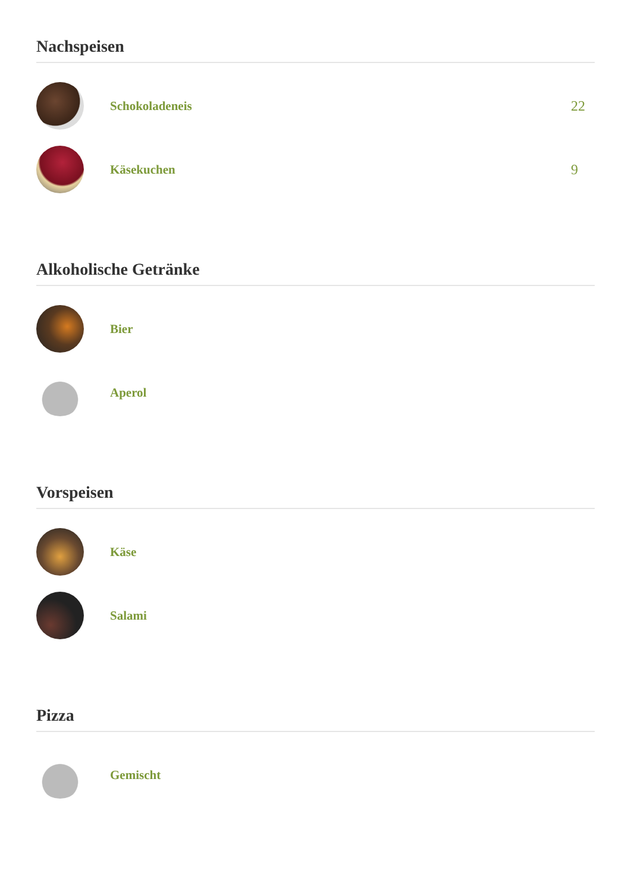Nachspeisen
Schokoladeneis 22
Käsekuchen 9
Alkoholische Getränke
Bier
Aperol
Vorspeisen
Käse
Salami
Pizza
Gemischt